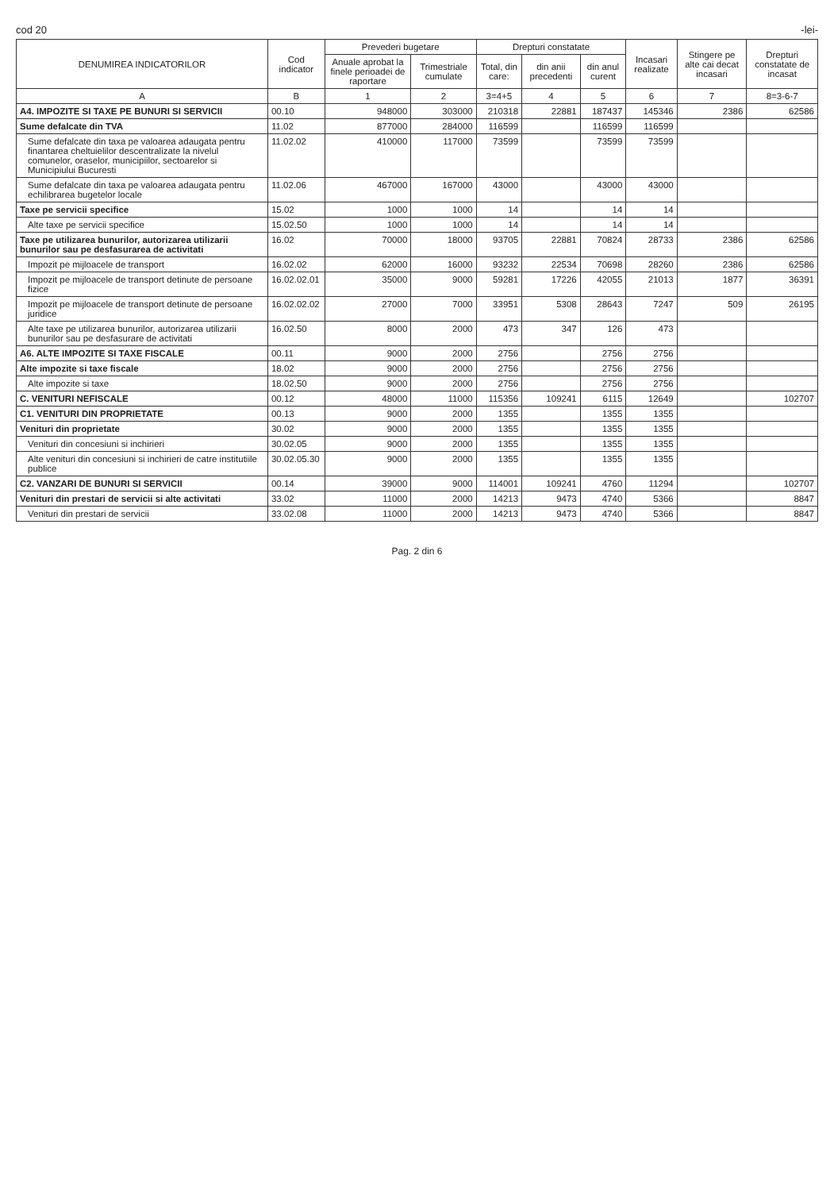cod 20 -lei-
| DENUMIREA INDICATORILOR | Cod indicator | Prevederi bugetare | | Drepturi constatate | | | Incasari realizate | Stingere pe alte cai decat incasari | Drepturi constatate de incasat |
| --- | --- | --- | --- | --- | --- | --- | --- | --- | --- |
| | | Anuale aprobat la finele perioadei de raportare | Trimestriale cumulate | Total, din care: | din anii precedenti | din anul curent | | | |
| A | B | 1 | 2 | 3=4+5 | 4 | 5 | 6 | 7 | 8=3-6-7 |
| A4. IMPOZITE SI TAXE PE BUNURI SI SERVICII | 00.10 | 948000 | 303000 | 210318 | 22881 | 187437 | 145346 | 2386 | 62586 |
| Sume defalcate din TVA | 11.02 | 877000 | 284000 | 116599 | | 116599 | 116599 | | |
| Sume defalcate din taxa pe valoarea adaugata pentru finantarea cheltuielilor descentralizate la nivelul comunelor, oraselor, municipiilor, sectoarelor si Municipiului Bucuresti | 11.02.02 | 410000 | 117000 | 73599 | | 73599 | 73599 | | |
| Sume defalcate din taxa pe valoarea adaugata pentru echilibrarea bugetelor locale | 11.02.06 | 467000 | 167000 | 43000 | | 43000 | 43000 | | |
| Taxe pe servicii specifice | 15.02 | 1000 | 1000 | 14 | | 14 | 14 | | |
| Alte taxe pe servicii specifice | 15.02.50 | 1000 | 1000 | 14 | | 14 | 14 | | |
| Taxe pe utilizarea bunurilor, autorizarea utilizarii bunurilor sau pe desfasurarea de activitati | 16.02 | 70000 | 18000 | 93705 | 22881 | 70824 | 28733 | 2386 | 62586 |
| Impozit pe mijloacele de transport | 16.02.02 | 62000 | 16000 | 93232 | 22534 | 70698 | 28260 | 2386 | 62586 |
| Impozit pe mijloacele de transport detinute de persoane fizice | 16.02.02.01 | 35000 | 9000 | 59281 | 17226 | 42055 | 21013 | 1877 | 36391 |
| Impozit pe mijloacele de transport detinute de persoane juridice | 16.02.02.02 | 27000 | 7000 | 33951 | 5308 | 28643 | 7247 | 509 | 26195 |
| Alte taxe pe utilizarea bunurilor, autorizarea utilizarii bunurilor sau pe desfasurare de activitati | 16.02.50 | 8000 | 2000 | 473 | 347 | 126 | 473 | | |
| A6. ALTE IMPOZITE SI TAXE FISCALE | 00.11 | 9000 | 2000 | 2756 | | 2756 | 2756 | | |
| Alte impozite si taxe fiscale | 18.02 | 9000 | 2000 | 2756 | | 2756 | 2756 | | |
| Alte impozite si taxe | 18.02.50 | 9000 | 2000 | 2756 | | 2756 | 2756 | | |
| C. VENITURI NEFISCALE | 00.12 | 48000 | 11000 | 115356 | 109241 | 6115 | 12649 | | 102707 |
| C1. VENITURI DIN PROPRIETATE | 00.13 | 9000 | 2000 | 1355 | | 1355 | 1355 | | |
| Venituri din proprietate | 30.02 | 9000 | 2000 | 1355 | | 1355 | 1355 | | |
| Venituri din concesiuni si inchirieri | 30.02.05 | 9000 | 2000 | 1355 | | 1355 | 1355 | | |
| Alte venituri din concesiuni si inchirieri de catre institutiile publice | 30.02.05.30 | 9000 | 2000 | 1355 | | 1355 | 1355 | | |
| C2. VANZARI DE BUNURI SI SERVICII | 00.14 | 39000 | 9000 | 114001 | 109241 | 4760 | 11294 | | 102707 |
| Venituri din prestari de servicii si alte activitati | 33.02 | 11000 | 2000 | 14213 | 9473 | 4740 | 5366 | | 8847 |
| Venituri din prestari de servicii | 33.02.08 | 11000 | 2000 | 14213 | 9473 | 4740 | 5366 | | 8847 |
Pag. 2 din 6